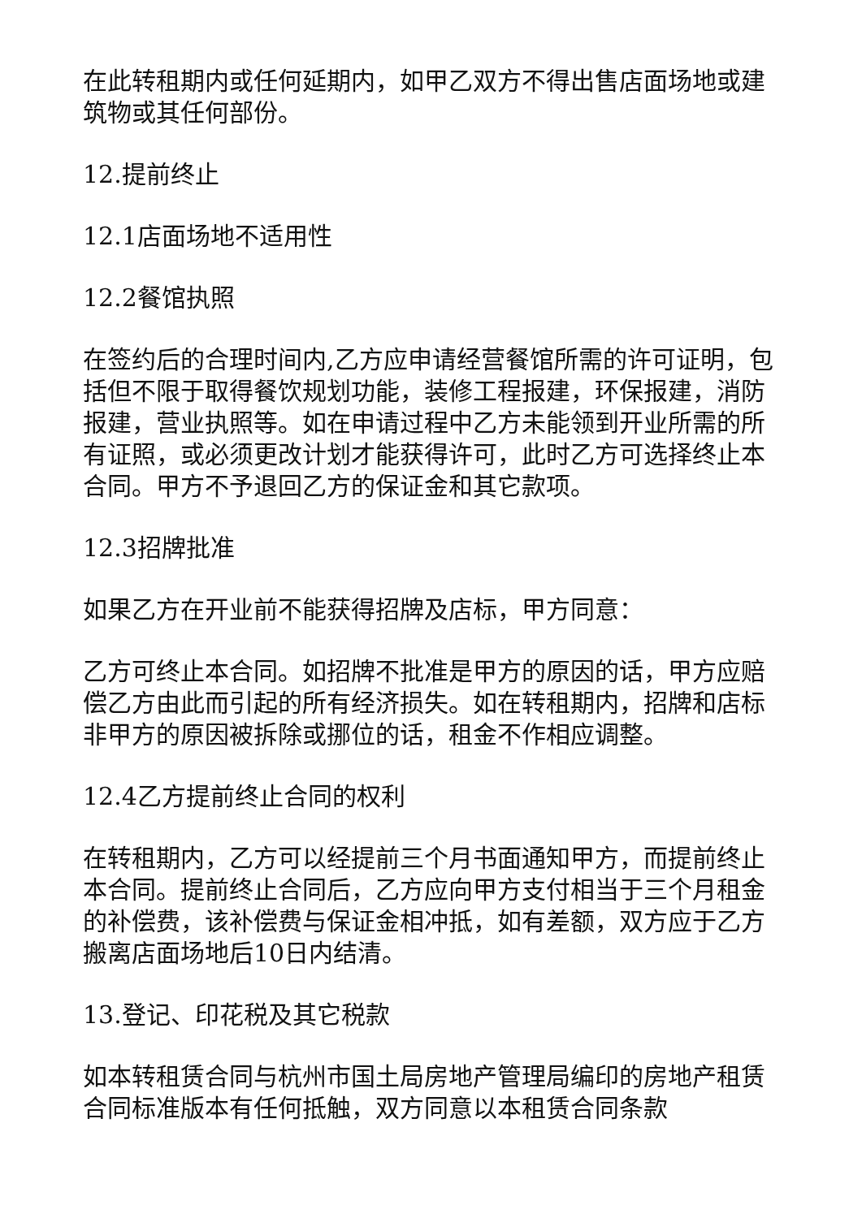在此转租期内或任何延期内，如甲乙双方不得出售店面场地或建筑物或其任何部份。
12.提前终止
12.1店面场地不适用性
12.2餐馆执照
在签约后的合理时间内,乙方应申请经营餐馆所需的许可证明，包括但不限于取得餐饮规划功能，装修工程报建，环保报建，消防报建，营业执照等。如在申请过程中乙方未能领到开业所需的所有证照，或必须更改计划才能获得许可，此时乙方可选择终止本合同。甲方不予退回乙方的保证金和其它款项。
12.3招牌批准
如果乙方在开业前不能获得招牌及店标，甲方同意：
乙方可终止本合同。如招牌不批准是甲方的原因的话，甲方应赔偿乙方由此而引起的所有经济损失。如在转租期内，招牌和店标非甲方的原因被拆除或挪位的话，租金不作相应调整。
12.4乙方提前终止合同的权利
在转租期内，乙方可以经提前三个月书面通知甲方，而提前终止本合同。提前终止合同后，乙方应向甲方支付相当于三个月租金的补偿费，该补偿费与保证金相冲抵，如有差额，双方应于乙方搬离店面场地后10日内结清。
13.登记、印花税及其它税款
如本转租赁合同与杭州市国土局房地产管理局编印的房地产租赁合同标准版本有任何抵触，双方同意以本租赁合同条款